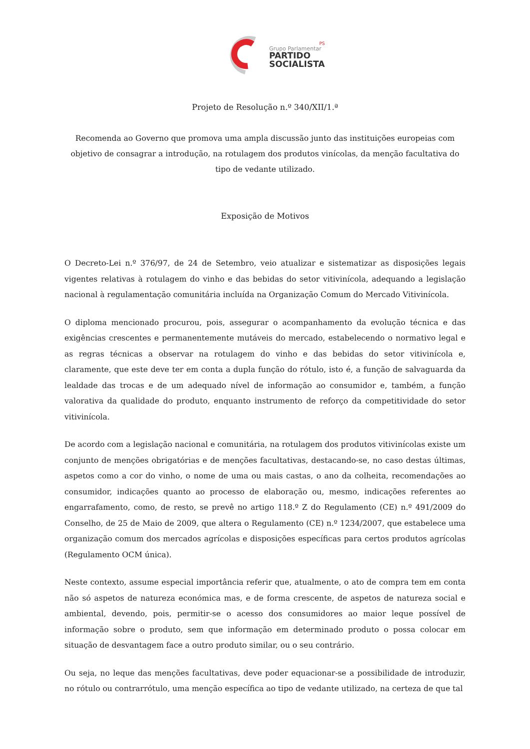PS
Grupo Parlamentar
PARTIDO
SOCIALISTA
Projeto de Resolução n.º 340/XII/1.ª
Recomenda ao Governo que promova uma ampla discussão junto das instituições europeias com objetivo de consagrar a introdução, na rotulagem dos produtos vinícolas, da menção facultativa do tipo de vedante utilizado.
Exposição de Motivos
O Decreto-Lei n.º 376/97, de 24 de Setembro, veio atualizar e sistematizar as disposições legais vigentes relativas à rotulagem do vinho e das bebidas do setor vitivinícola, adequando a legislação nacional à regulamentação comunitária incluída na Organização Comum do Mercado Vitivinícola.
O diploma mencionado procurou, pois, assegurar o acompanhamento da evolução técnica e das exigências crescentes e permanentemente mutáveis do mercado, estabelecendo o normativo legal e as regras técnicas a observar na rotulagem do vinho e das bebidas do setor vitivinícola e, claramente, que este deve ter em conta a dupla função do rótulo, isto é, a função de salvaguarda da lealdade das trocas e de um adequado nível de informação ao consumidor e, também, a função valorativa da qualidade do produto, enquanto instrumento de reforço da competitividade do setor vitivinícola.
De acordo com a legislação nacional e comunitária, na rotulagem dos produtos vitivinícolas existe um conjunto de menções obrigatórias e de menções facultativas, destacando-se, no caso destas últimas, aspetos como a cor do vinho, o nome de uma ou mais castas, o ano da colheita, recomendações ao consumidor, indicações quanto ao processo de elaboração ou, mesmo, indicações referentes ao engarrafamento, como, de resto, se prevê no artigo 118.º Z do Regulamento (CE) n.º 491/2009 do Conselho, de 25 de Maio de 2009, que altera o Regulamento (CE) n.º 1234/2007, que estabelece uma organização comum dos mercados agrícolas e disposições específicas para certos produtos agrícolas (Regulamento OCM única).
Neste contexto, assume especial importância referir que, atualmente, o ato de compra tem em conta não só aspetos de natureza económica mas, e de forma crescente, de aspetos de natureza social e ambiental, devendo, pois, permitir-se o acesso dos consumidores ao maior leque possível de informação sobre o produto, sem que informação em determinado produto o possa colocar em situação de desvantagem face a outro produto similar, ou o seu contrário.
Ou seja, no leque das menções facultativas, deve poder equacionar-se a possibilidade de introduzir, no rótulo ou contrarrótulo, uma menção específica ao tipo de vedante utilizado, na certeza de que tal